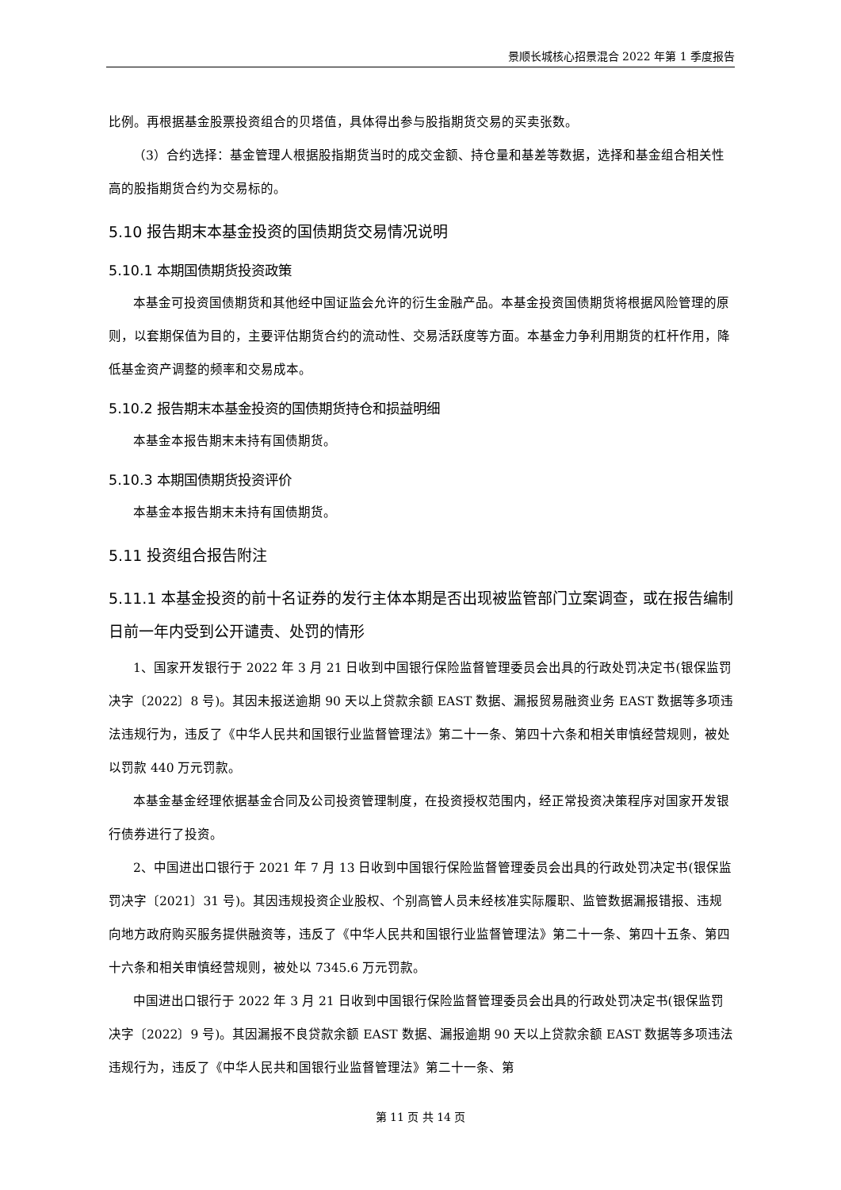景顺长城核心招景混合 2022 年第 1 季度报告
比例。再根据基金股票投资组合的贝塔值，具体得出参与股指期货交易的买卖张数。
（3）合约选择：基金管理人根据股指期货当时的成交金额、持仓量和基差等数据，选择和基金组合相关性高的股指期货合约为交易标的。
5.10 报告期末本基金投资的国债期货交易情况说明
5.10.1 本期国债期货投资政策
本基金可投资国债期货和其他经中国证监会允许的衍生金融产品。本基金投资国债期货将根据风险管理的原则，以套期保值为目的，主要评估期货合约的流动性、交易活跃度等方面。本基金力争利用期货的杠杆作用，降低基金资产调整的频率和交易成本。
5.10.2 报告期末本基金投资的国债期货持仓和损益明细
本基金本报告期末未持有国债期货。
5.10.3 本期国债期货投资评价
本基金本报告期末未持有国债期货。
5.11 投资组合报告附注
5.11.1 本基金投资的前十名证券的发行主体本期是否出现被监管部门立案调查，或在报告编制日前一年内受到公开谴责、处罚的情形
1、国家开发银行于 2022 年 3 月 21 日收到中国银行保险监督管理委员会出具的行政处罚决定书(银保监罚决字〔2022〕8 号)。其因未报送逾期 90 天以上贷款余额 EAST 数据、漏报贸易融资业务 EAST 数据等多项违法违规行为，违反了《中华人民共和国银行业监督管理法》第二十一条、第四十六条和相关审慎经营规则，被处以罚款 440 万元罚款。
本基金基金经理依据基金合同及公司投资管理制度，在投资授权范围内，经正常投资决策程序对国家开发银行债券进行了投资。
2、中国进出口银行于 2021 年 7 月 13 日收到中国银行保险监督管理委员会出具的行政处罚决定书(银保监罚决字〔2021〕31 号)。其因违规投资企业股权、个别高管人员未经核准实际履职、监管数据漏报错报、违规向地方政府购买服务提供融资等，违反了《中华人民共和国银行业监督管理法》第二十一条、第四十五条、第四十六条和相关审慎经营规则，被处以 7345.6 万元罚款。
中国进出口银行于 2022 年 3 月 21 日收到中国银行保险监督管理委员会出具的行政处罚决定书(银保监罚决字〔2022〕9 号)。其因漏报不良贷款余额 EAST 数据、漏报逾期 90 天以上贷款余额 EAST 数据等多项违法违规行为，违反了《中华人民共和国银行业监督管理法》第二十一条、第
第 11 页 共 14 页